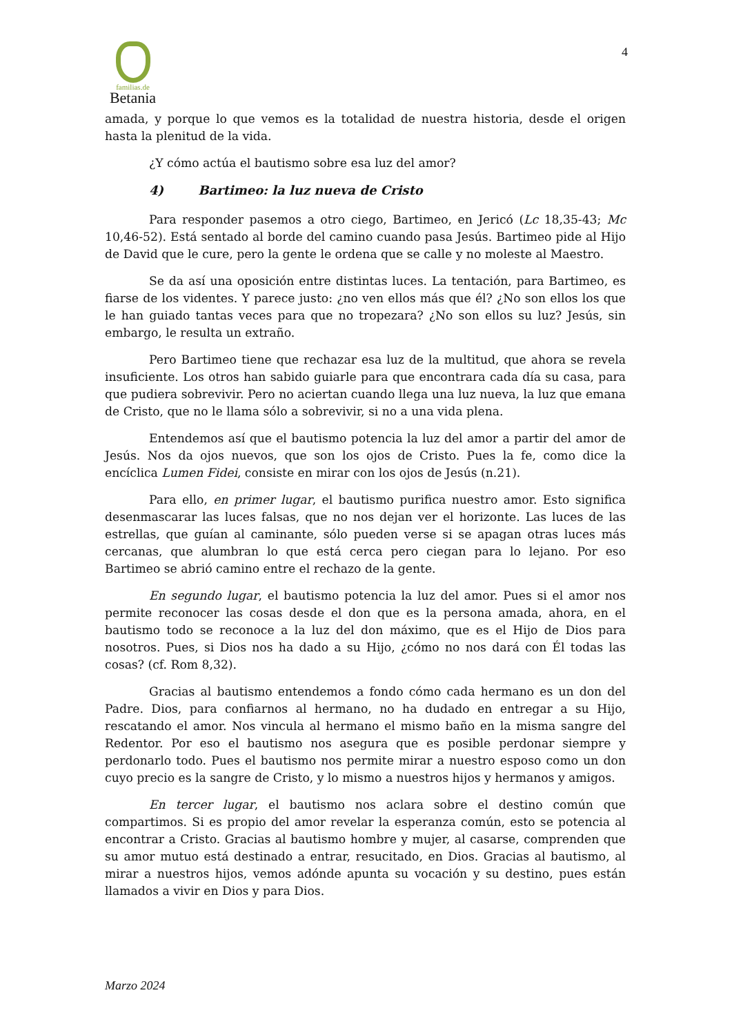4
familias.de
Betania
amada, y porque lo que vemos es la totalidad de nuestra historia, desde el origen hasta la plenitud de la vida.
¿Y cómo actúa el bautismo sobre esa luz del amor?
4) Bartimeo: la luz nueva de Cristo
Para responder pasemos a otro ciego, Bartimeo, en Jericó (Lc 18,35-43; Mc 10,46-52). Está sentado al borde del camino cuando pasa Jesús. Bartimeo pide al Hijo de David que le cure, pero la gente le ordena que se calle y no moleste al Maestro.
Se da así una oposición entre distintas luces. La tentación, para Bartimeo, es fiarse de los videntes. Y parece justo: ¿no ven ellos más que él? ¿No son ellos los que le han guiado tantas veces para que no tropezara? ¿No son ellos su luz? Jesús, sin embargo, le resulta un extraño.
Pero Bartimeo tiene que rechazar esa luz de la multitud, que ahora se revela insuficiente. Los otros han sabido guiarle para que encontrara cada día su casa, para que pudiera sobrevivir. Pero no aciertan cuando llega una luz nueva, la luz que emana de Cristo, que no le llama sólo a sobrevivir, si no a una vida plena.
Entendemos así que el bautismo potencia la luz del amor a partir del amor de Jesús. Nos da ojos nuevos, que son los ojos de Cristo. Pues la fe, como dice la encíclica Lumen Fidei, consiste en mirar con los ojos de Jesús (n.21).
Para ello, en primer lugar, el bautismo purifica nuestro amor. Esto significa desenmascarar las luces falsas, que no nos dejan ver el horizonte. Las luces de las estrellas, que guían al caminante, sólo pueden verse si se apagan otras luces más cercanas, que alumbran lo que está cerca pero ciegan para lo lejano. Por eso Bartimeo se abrió camino entre el rechazo de la gente.
En segundo lugar, el bautismo potencia la luz del amor. Pues si el amor nos permite reconocer las cosas desde el don que es la persona amada, ahora, en el bautismo todo se reconoce a la luz del don máximo, que es el Hijo de Dios para nosotros. Pues, si Dios nos ha dado a su Hijo, ¿cómo no nos dará con Él todas las cosas? (cf. Rom 8,32).
Gracias al bautismo entendemos a fondo cómo cada hermano es un don del Padre. Dios, para confiarnos al hermano, no ha dudado en entregar a su Hijo, rescatando el amor. Nos vincula al hermano el mismo baño en la misma sangre del Redentor. Por eso el bautismo nos asegura que es posible perdonar siempre y perdonarlo todo. Pues el bautismo nos permite mirar a nuestro esposo como un don cuyo precio es la sangre de Cristo, y lo mismo a nuestros hijos y hermanos y amigos.
En tercer lugar, el bautismo nos aclara sobre el destino común que compartimos. Si es propio del amor revelar la esperanza común, esto se potencia al encontrar a Cristo. Gracias al bautismo hombre y mujer, al casarse, comprenden que su amor mutuo está destinado a entrar, resucitado, en Dios. Gracias al bautismo, al mirar a nuestros hijos, vemos adónde apunta su vocación y su destino, pues están llamados a vivir en Dios y para Dios.
Marzo 2024